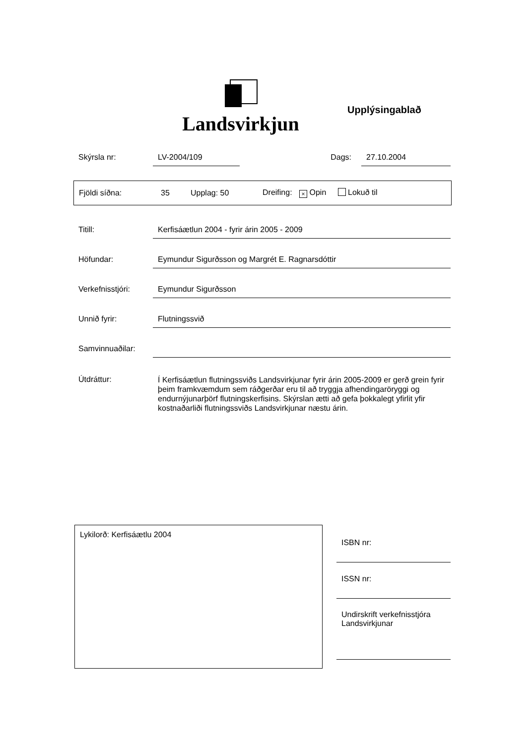Landsvirkjun
Upplýsingablað
Skýrsla nr: LV-2004/109 Dags: 27.10.2004
Fjöldi síðna: 35 Upplag: 50 Dreifing: × Opin Lokuð til
Titill: Kerfisáætlun 2004 - fyrir árin 2005 - 2009
Höfundar: Eymundur Sigurðsson og Margrét E. Ragnarsdóttir
Verkefnisstjóri:
Eymundur Sigurðsson
Unnið fyrir: Flutningssvið
Samvinnuaðilar:
Útdráttur:
Í Kerfisáætlun flutningssviðs Landsvirkjunar fyrir árin 2005-2009 er gerð grein fyrir þeim framkvæmdum sem ráðgerðar eru til að tryggja afhendingaröryggi og endurnýjunarþörf flutningskerfisins. Skýrslan ætti að gefa þokkalegt yfirlit yfir kostnaðarliði flutningssviðs Landsvirkjunar næstu árin.
Lykilorð: Kerfisáætlu 2004
ISBN nr:
ISSN nr:
Undirskrift verkefnisstjóra
Landsvirkjunar